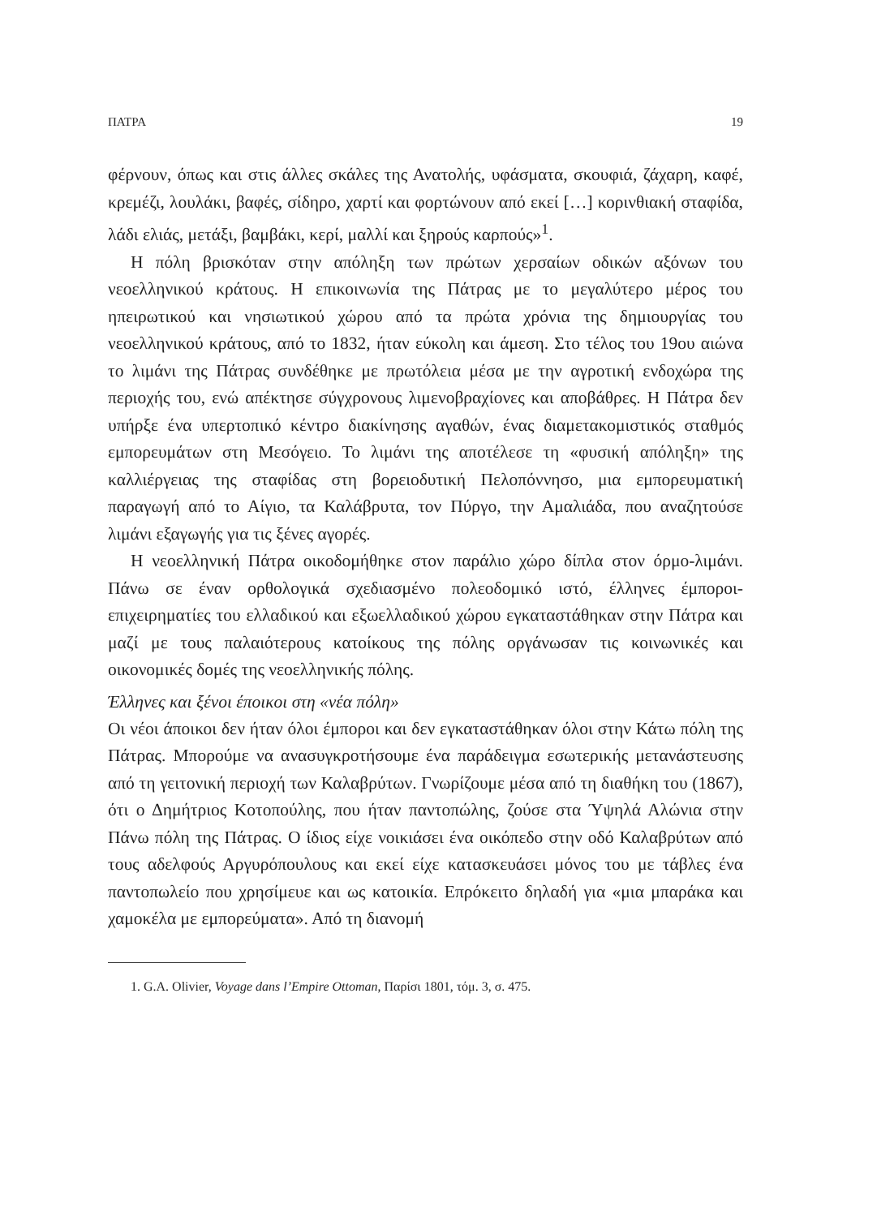ΠΑΤΡΑ 19
φέρνουν, όπως και στις άλλες σκάλες της Ανατολής, υφάσματα, σκουφιά, ζάχαρη, καφέ, κρεμέζι, λουλάκι, βαφές, σίδηρο, χαρτί και φορτώνουν από εκεί […] κορινθιακή σταφίδα, λάδι ελιάς, μετάξι, βαμβάκι, κερί, μαλλί και ξηρούς καρπούς»<sup>1</sup>.
Η πόλη βρισκόταν στην απόληξη των πρώτων χερσαίων οδικών αξόνων του νεοελληνικού κράτους. Η επικοινωνία της Πάτρας με το μεγαλύτερο μέρος του ηπειρωτικού και νησιωτικού χώρου από τα πρώτα χρόνια της δημιουργίας του νεοελληνικού κράτους, από το 1832, ήταν εύκολη και άμεση. Στο τέλος του 19ου αιώνα το λιμάνι της Πάτρας συνδέθηκε με πρωτόλεια μέσα με την αγροτική ενδοχώρα της περιοχής του, ενώ απέκτησε σύγχρονους λιμενοβραχίονες και αποβάθρες. Η Πάτρα δεν υπήρξε ένα υπερτοπικό κέντρο διακίνησης αγαθών, ένας διαμετακομιστικός σταθμός εμπορευμάτων στη Μεσόγειο. Το λιμάνι της αποτέλεσε τη «φυσική απόληξη» της καλλιέργειας της σταφίδας στη βορειοδυτική Πελοπόννησο, μια εμπορευματική παραγωγή από το Αίγιο, τα Καλάβρυτα, τον Πύργο, την Αμαλιάδα, που αναζητούσε λιμάνι εξαγωγής για τις ξένες αγορές.
Η νεοελληνική Πάτρα οικοδομήθηκε στον παράλιο χώρο δίπλα στον όρμο-λιμάνι. Πάνω σε έναν ορθολογικά σχεδιασμένο πολεοδομικό ιστό, έλληνες έμποροι-επιχειρηματίες του ελλαδικού και εξωελλαδικού χώρου εγκαταστάθηκαν στην Πάτρα και μαζί με τους παλαιότερους κατοίκους της πόλης οργάνωσαν τις κοινωνικές και οικονομικές δομές της νεοελληνικής πόλης.
Έλληνες και ξένοι έποικοι στη «νέα πόλη»
Οι νέοι άποικοι δεν ήταν όλοι έμποροι και δεν εγκαταστάθηκαν όλοι στην Κάτω πόλη της Πάτρας. Μπορούμε να ανασυγκροτήσουμε ένα παράδειγμα εσωτερικής μετανάστευσης από τη γειτονική περιοχή των Καλαβρύτων. Γνωρίζουμε μέσα από τη διαθήκη του (1867), ότι ο Δημήτριος Κοτοπούλης, που ήταν παντοπώλης, ζούσε στα Ύψηλά Αλώνια στην Πάνω πόλη της Πάτρας. Ο ίδιος είχε νοικιάσει ένα οικόπεδο στην οδό Καλαβρύτων από τους αδελφούς Αργυρόπουλους και εκεί είχε κατασκευάσει μόνος του με τάβλες ένα παντοπωλείο που χρησίμευε και ως κατοικία. Επρόκειτο δηλαδή για «μια μπαράκα και χαμοκέλα με εμπορεύματα». Από τη διανομή
1. G.A. Olivier, Voyage dans l’Empire Ottoman, Παρίσι 1801, τόμ. 3, σ. 475.